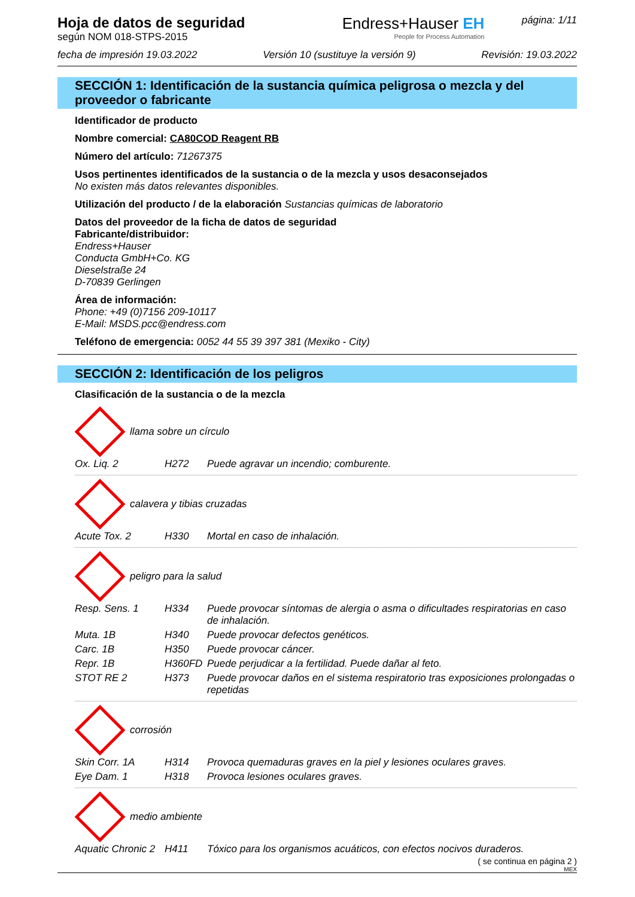Hoja de datos de seguridad
según NOM 018-STPS-2015
Endress+Hauser EH
People for Process Automation
página: 1/11
fecha de impresión 19.03.2022 Versión 10 (sustituye la versión 9) Revisión: 19.03.2022
SECCIÓN 1: Identificación de la sustancia química peligrosa o mezcla y del proveedor o fabricante
Identificador de producto
Nombre comercial: CA80COD Reagent RB
Número del artículo: 71267375
Usos pertinentes identificados de la sustancia o de la mezcla y usos desaconsejados
No existen más datos relevantes disponibles.
Utilización del producto / de la elaboración Sustancias químicas de laboratorio
Datos del proveedor de la ficha de datos de seguridad
Fabricante/distribuidor:
Endress+Hauser
Conducta GmbH+Co. KG
Dieselstraße 24
D-70839 Gerlingen
Área de información:
Phone: +49 (0)7156 209-10117
E-Mail: MSDS.pcc@endress.com
Teléfono de emergencia: 0052 44 55 39 397 381 (Mexiko - City)
SECCIÓN 2: Identificación de los peligros
Clasificación de la sustancia o de la mezcla
llama sobre un círculo
| Ox. Liq. 2 | H272 | Puede agravar un incendio; comburente. |
calavera y tibias cruzadas
| Acute Tox. 2 | H330 | Mortal en caso de inhalación. |
peligro para la salud
| Resp. Sens. 1 | H334 | Puede provocar síntomas de alergia o asma o dificultades respiratorias en caso de inhalación. |
| Muta. 1B | H340 | Puede provocar defectos genéticos. |
| Carc. 1B | H350 | Puede provocar cáncer. |
| Repr. 1B | H360FD | Puede perjudicar a la fertilidad. Puede dañar al feto. |
| STOT RE 2 | H373 | Puede provocar daños en el sistema respiratorio tras exposiciones prolongadas o repetidas |
corrosión
| Skin Corr. 1A | H314 | Provoca quemaduras graves en la piel y lesiones oculares graves. |
| Eye Dam. 1 | H318 | Provoca lesiones oculares graves. |
medio ambiente
| Aquatic Chronic 2 | H411 | Tóxico para los organismos acuáticos, con efectos nocivos duraderos. |
( se continua en página 2 )
MEX